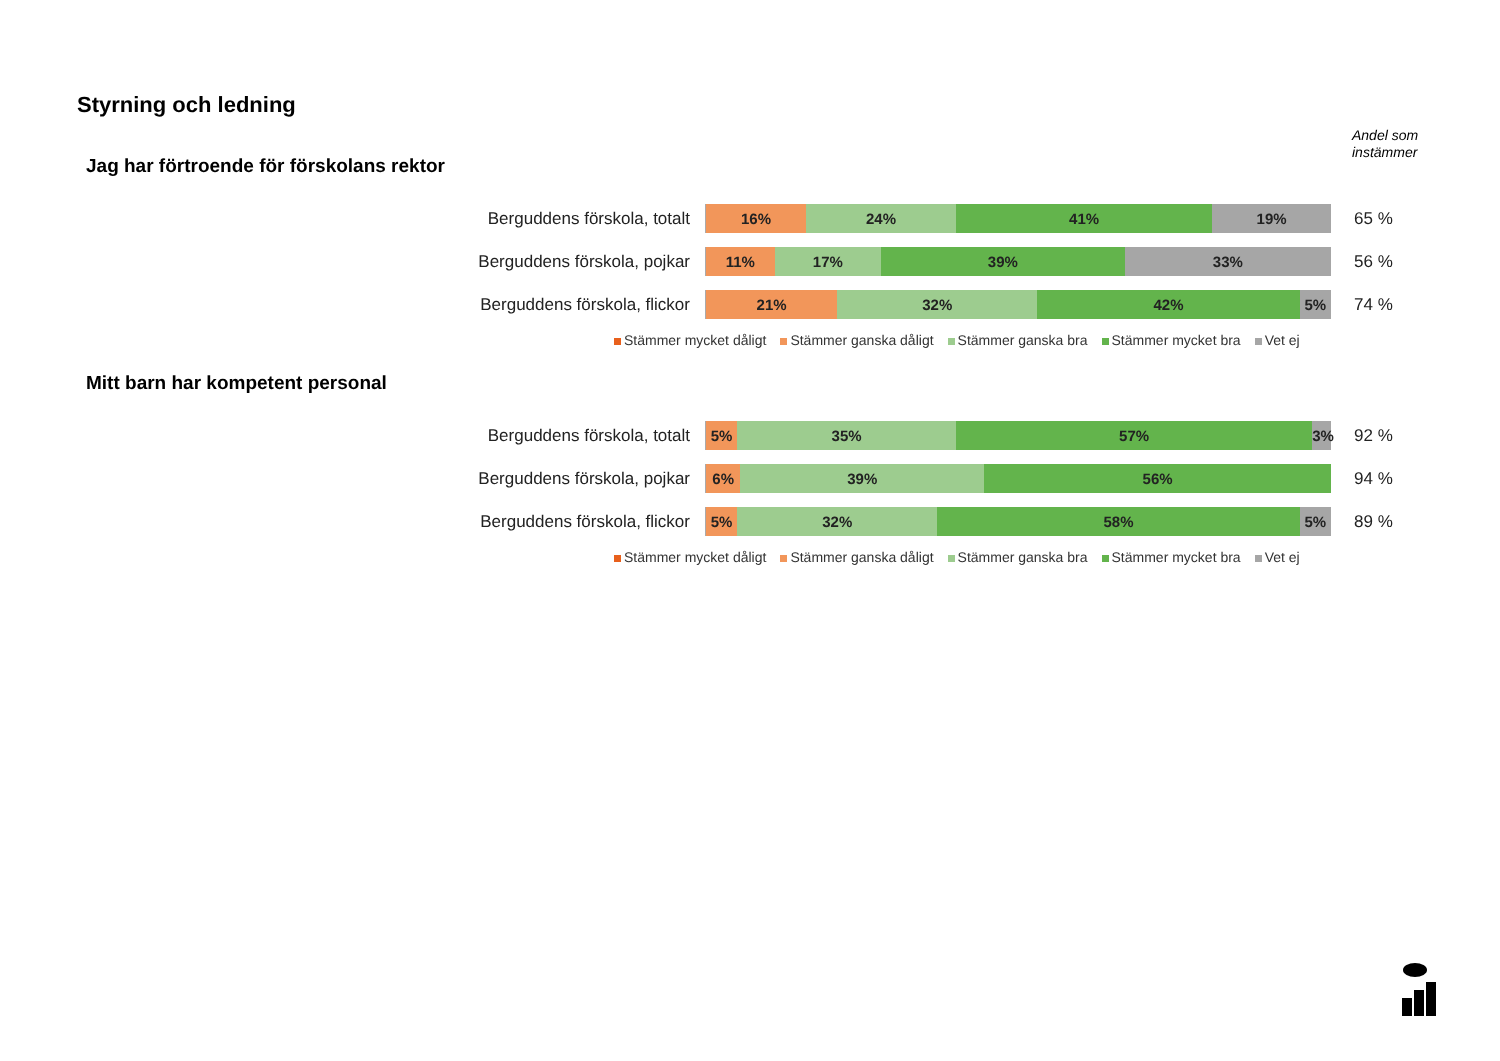Styrning och ledning
Jag har förtroende för förskolans rektor
Andel som
instämmer
Berguddens förskola, totalt
16% 24% 41% 19%
65 %
Berguddens förskola, pojkar
11% 17% 39% 33%
56 %
Berguddens förskola, flickor
21% 32% 42% 5%
74 %
Stämmer mycket dåligt Stämmer ganska dåligt Stämmer ganska bra Stämmer mycket bra Vet ej
Mitt barn har kompetent personal
Berguddens förskola, totalt
5% 35% 57% 3%
92 %
Berguddens förskola, pojkar
6% 39% 56%
94 %
Berguddens förskola, flickor
5% 32% 58% 5%
89 %
Stämmer mycket dåligt Stämmer ganska dåligt Stämmer ganska bra Stämmer mycket bra Vet ej